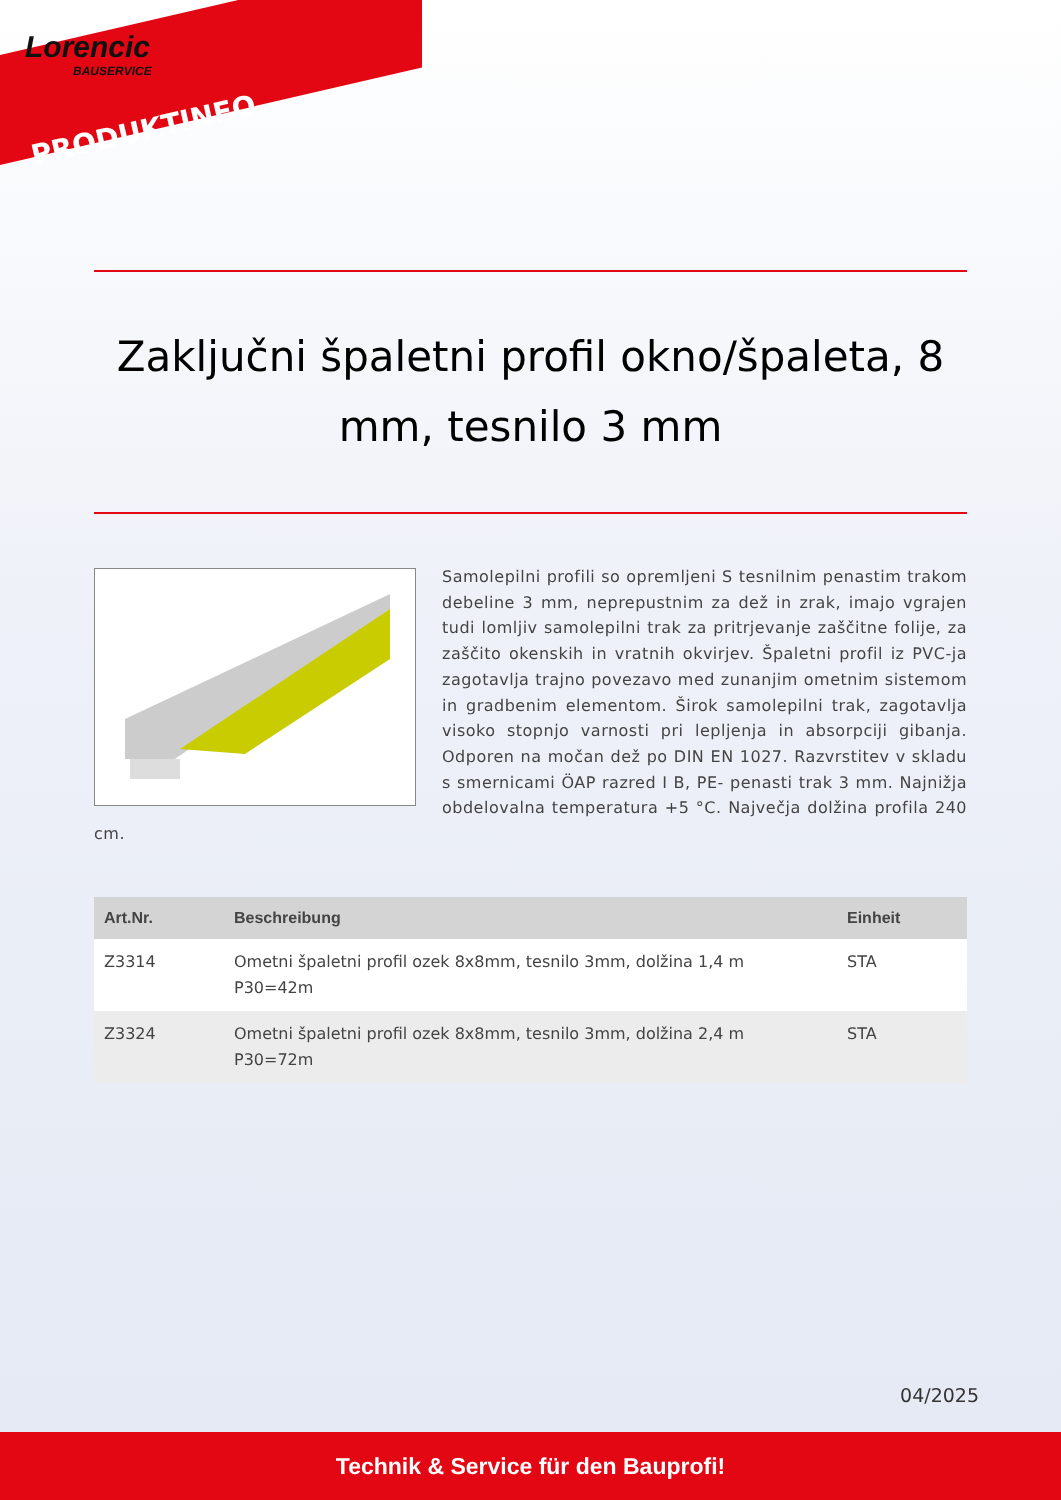Lorencic
BAUSERVICE
PRODUKTINFO
Zaključni špaletni profil okno/špaleta, 8 mm, tesnilo 3 mm
Samolepilni profili so opremljeni S tesnilnim penastim trakom debeline 3 mm, neprepustnim za dež in zrak, imajo vgrajen tudi lomljiv samolepilni trak za pritrjevanje zaščitne folije, za zaščito okenskih in vratnih okvirjev. Špaletni profil iz PVC-ja zagotavlja trajno povezavo med zunanjim ometnim sistemom in gradbenim elementom. Širok samolepilni trak, zagotavlja visoko stopnjo varnosti pri lepljenja in absorpciji gibanja. Odporen na močan dež po DIN EN 1027. Razvrstitev v skladu s smernicami ÖAP razred I B, PE- penasti trak 3 mm. Najnižja obdelovalna temperatura +5 °C. Največja dolžina profila 240 cm.
| Art.Nr. | Beschreibung | Einheit |
| --- | --- | --- |
| Z3314 | Ometni špaletni profil ozek 8x8mm, tesnilo 3mm, dolžina 1,4 m P30=42m | STA |
| Z3324 | Ometni špaletni profil ozek 8x8mm, tesnilo 3mm, dolžina 2,4 m P30=72m | STA |
04/2025
Technik & Service für den Bauprofi!